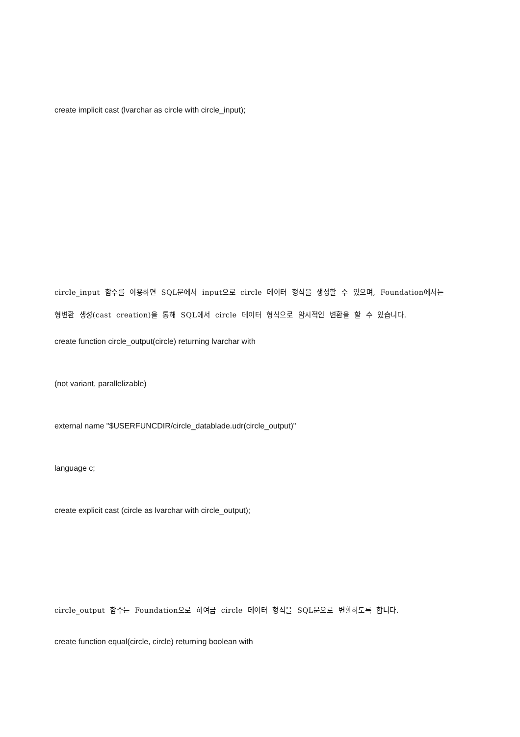create implicit cast (lvarchar as circle with circle_input);
circle_input 함수를 이용하면 SQL문에서 input으로 circle 데이터 형식을 생성할 수 있으며, Foundation에서는
형변환 생성(cast creation)을 통해 SQL에서 circle 데이터 형식으로 암시적인 변환을 할 수 있습니다.
create function circle_output(circle) returning lvarchar with
(not variant, parallelizable)
external name "$USERFUNCDIR/circle_datablade.udr(circle_output)"
language c;
create explicit cast (circle as lvarchar with circle_output);
circle_output 함수는 Foundation으로 하여금 circle 데이터 형식을 SQL문으로 변환하도록 합니다.
create function equal(circle, circle) returning boolean with